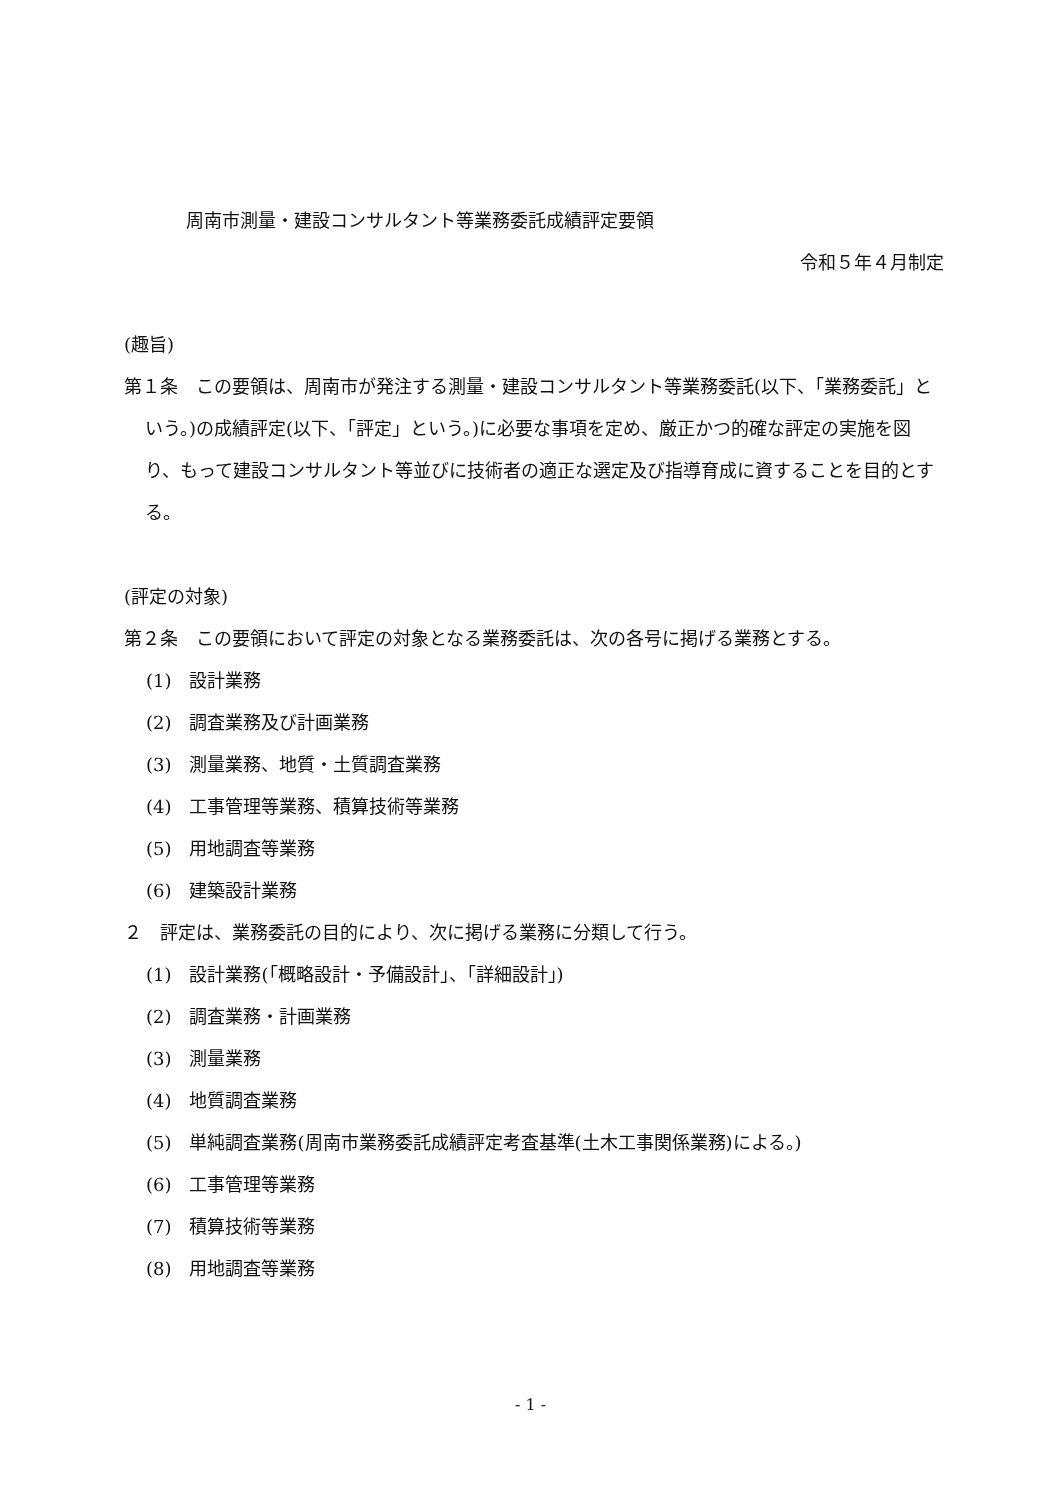周南市測量・建設コンサルタント等業務委託成績評定要領
令和５年４月制定
(趣旨)
第１条　この要領は、周南市が発注する測量・建設コンサルタント等業務委託(以下、「業務委託」という。)の成績評定(以下、「評定」という。)に必要な事項を定め、厳正かつ的確な評定の実施を図り、もって建設コンサルタント等並びに技術者の適正な選定及び指導育成に資することを目的とする。
(評定の対象)
第２条　この要領において評定の対象となる業務委託は、次の各号に掲げる業務とする。
(1)　設計業務
(2)　調査業務及び計画業務
(3)　測量業務、地質・土質調査業務
(4)　工事管理等業務、積算技術等業務
(5)　用地調査等業務
(6)　建築設計業務
２　評定は、業務委託の目的により、次に掲げる業務に分類して行う。
(1)　設計業務(「概略設計・予備設計」、「詳細設計」)
(2)　調査業務・計画業務
(3)　測量業務
(4)　地質調査業務
(5)　単純調査業務(周南市業務委託成績評定考査基準(土木工事関係業務)による。)
(6)　工事管理等業務
(7)　積算技術等業務
(8)　用地調査等業務
- 1 -